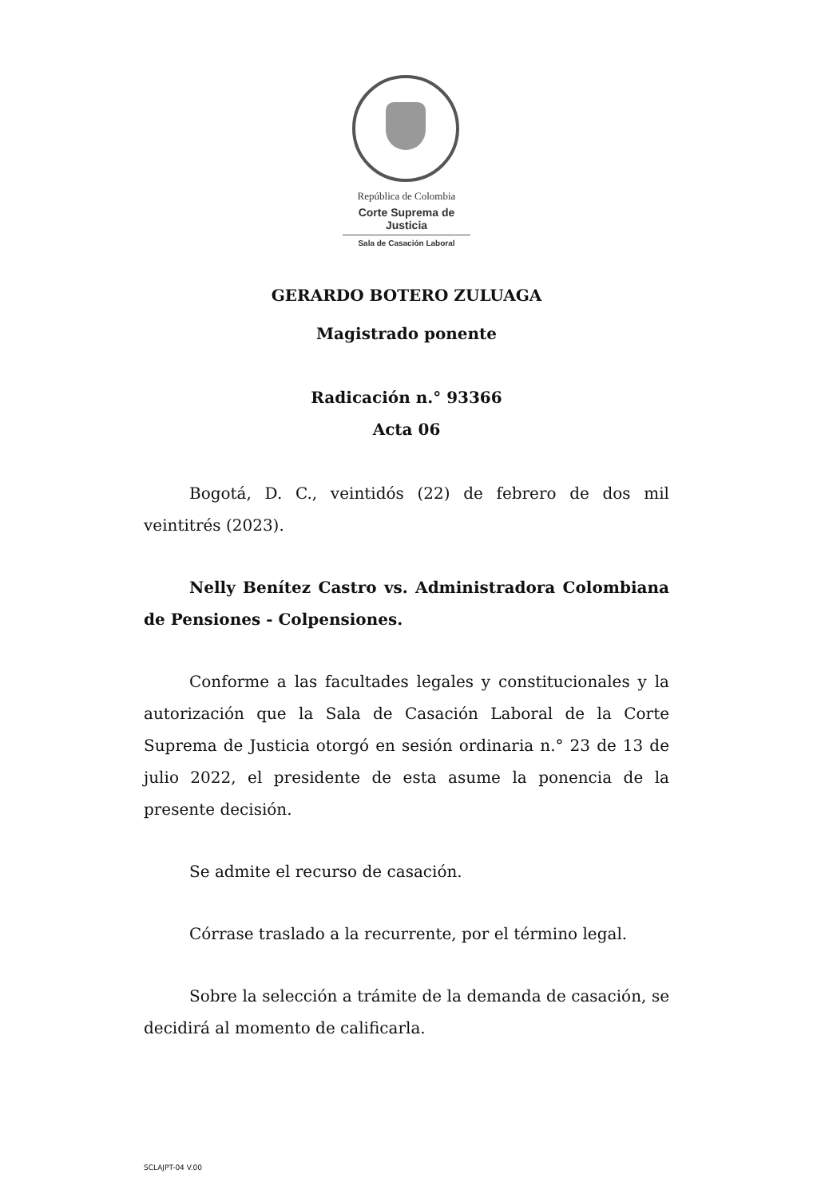República de Colombia
Corte Suprema de Justicia
Sala de Casación Laboral
GERARDO BOTERO ZULUAGA
Magistrado ponente
Radicación n.° 93366
Acta 06
Bogotá, D. C., veintidós (22) de febrero de dos mil veintitrés (2023).
Nelly Benítez Castro vs. Administradora Colombiana de Pensiones - Colpensiones.
Conforme a las facultades legales y constitucionales y la autorización que la Sala de Casación Laboral de la Corte Suprema de Justicia otorgó en sesión ordinaria n.° 23 de 13 de julio 2022, el presidente de esta asume la ponencia de la presente decisión.
Se admite el recurso de casación.
Córrase traslado a la recurrente, por el término legal.
Sobre la selección a trámite de la demanda de casación, se decidirá al momento de calificarla.
SCLAJPT-04 V.00